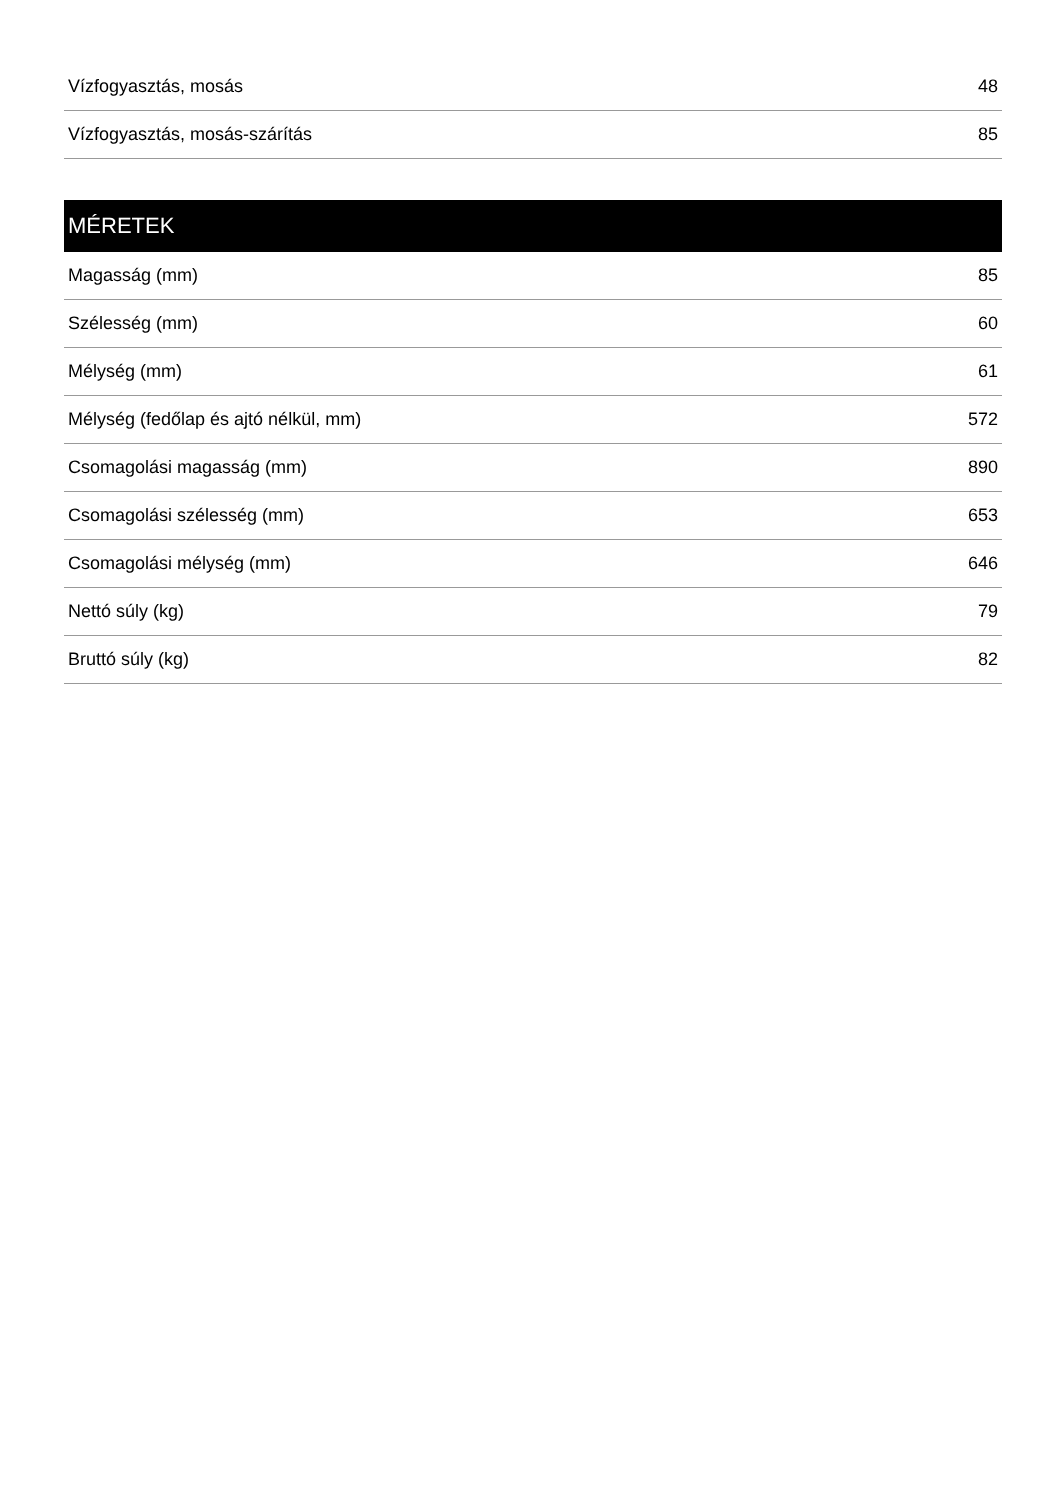| Vízfogyasztás, mosás | 48 |
| Vízfogyasztás, mosás-szárítás | 85 |
| MÉRETEK | |
| --- | --- |
| Magasság (mm) | 85 |
| Szélesség (mm) | 60 |
| Mélység (mm) | 61 |
| Mélység (fedőlap és ajtó nélkül, mm) | 572 |
| Csomagolási magasság (mm) | 890 |
| Csomagolási szélesség (mm) | 653 |
| Csomagolási mélység (mm) | 646 |
| Nettó súly (kg) | 79 |
| Bruttó súly (kg) | 82 |